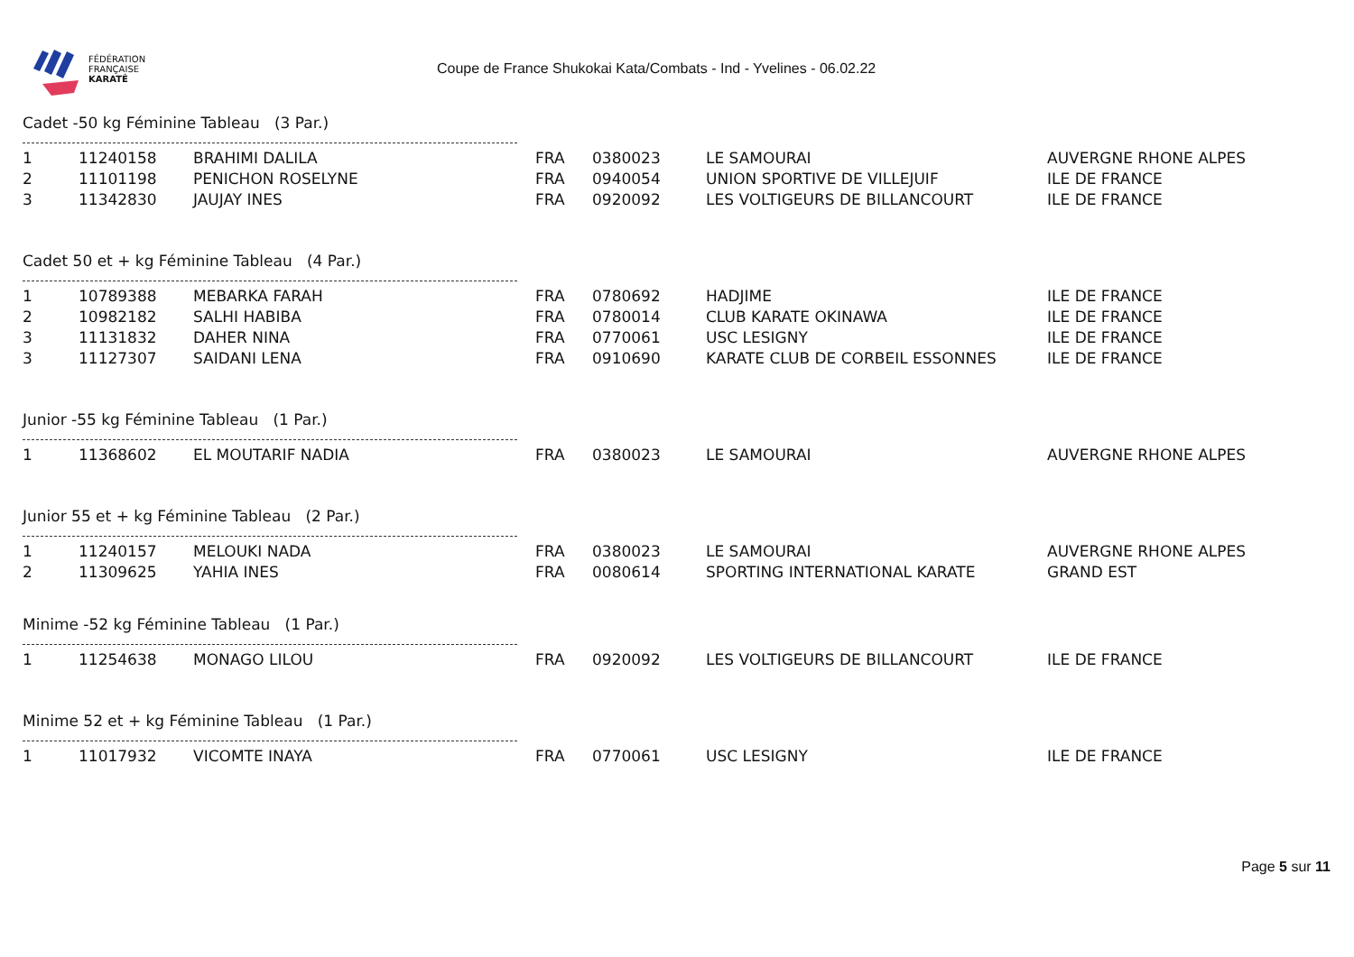FÉDÉRATION
FRANÇAISE
KARATÉ
Coupe de France Shukokai Kata/Combats - Ind - Yvelines - 06.02.22
Cadet -50 kg Féminine Tableau (3 Par.)
| 1 | 11240158 | BRAHIMI DALILA | FRA | 0380023 | LE SAMOURAI | AUVERGNE RHONE ALPES |
| 2 | 11101198 | PENICHON ROSELYNE | FRA | 0940054 | UNION SPORTIVE DE VILLEJUIF | ILE DE FRANCE |
| 3 | 11342830 | JAUJAY INES | FRA | 0920092 | LES VOLTIGEURS DE BILLANCOURT | ILE DE FRANCE |
Cadet 50 et + kg Féminine Tableau (4 Par.)
| 1 | 10789388 | MEBARKA FARAH | FRA | 0780692 | HADJIME | ILE DE FRANCE |
| 2 | 10982182 | SALHI HABIBA | FRA | 0780014 | CLUB KARATE OKINAWA | ILE DE FRANCE |
| 3 | 11131832 | DAHER NINA | FRA | 0770061 | USC LESIGNY | ILE DE FRANCE |
| 3 | 11127307 | SAIDANI LENA | FRA | 0910690 | KARATE CLUB DE CORBEIL ESSONNES | ILE DE FRANCE |
Junior -55 kg Féminine Tableau (1 Par.)
| 1 | 11368602 | EL MOUTARIF NADIA | FRA | 0380023 | LE SAMOURAI | AUVERGNE RHONE ALPES |
Junior 55 et + kg Féminine Tableau (2 Par.)
| 1 | 11240157 | MELOUKI NADA | FRA | 0380023 | LE SAMOURAI | AUVERGNE RHONE ALPES |
| 2 | 11309625 | YAHIA INES | FRA | 0080614 | SPORTING INTERNATIONAL KARATE | GRAND EST |
Minime -52 kg Féminine Tableau (1 Par.)
| 1 | 11254638 | MONAGO LILOU | FRA | 0920092 | LES VOLTIGEURS DE BILLANCOURT | ILE DE FRANCE |
Minime 52 et + kg Féminine Tableau (1 Par.)
| 1 | 11017932 | VICOMTE INAYA | FRA | 0770061 | USC LESIGNY | ILE DE FRANCE |
Page 5 sur 11